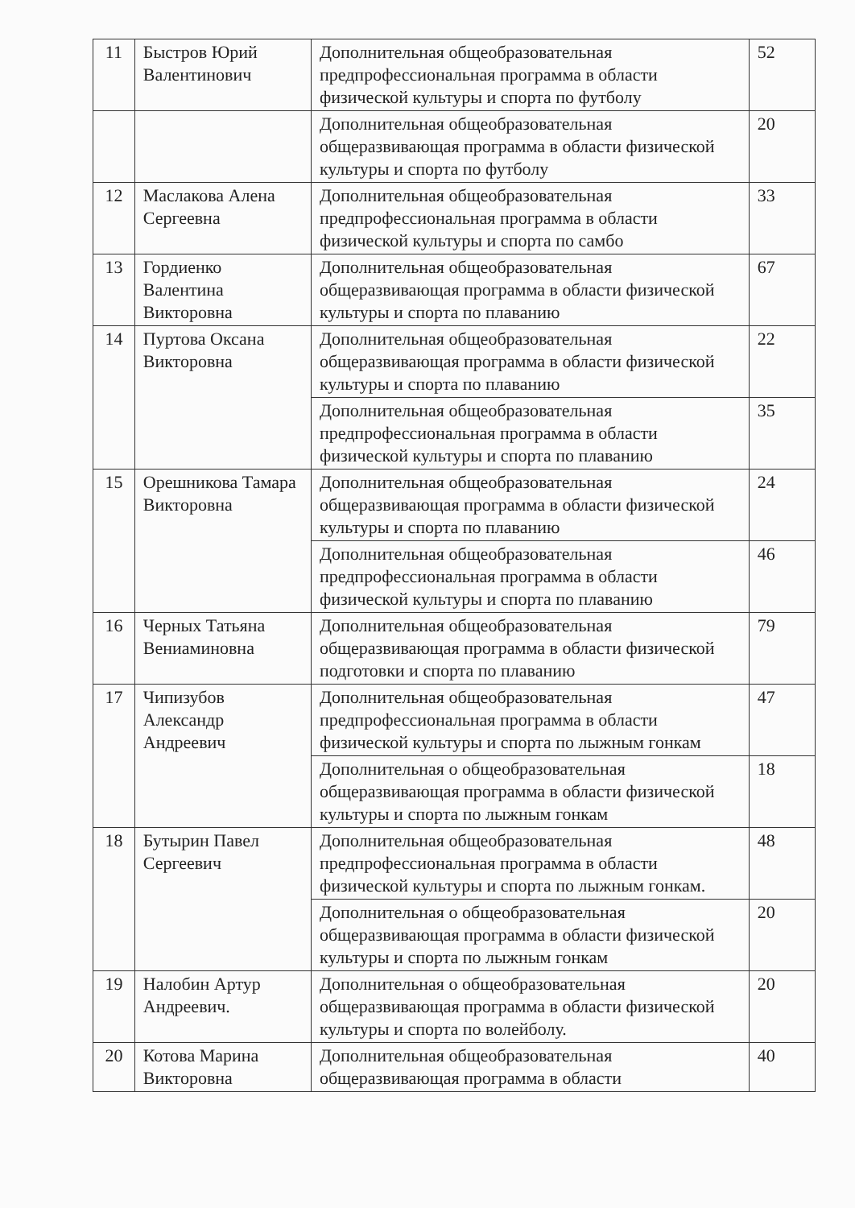| 11 | Быстров Юрий Валентинович | Дополнительная общеобразовательная предпрофессиональная программа в области физической культуры и спорта по футболу | 52 |
| | | Дополнительная общеобразовательная общеразвивающая программа в области физической культуры и спорта по футболу | 20 |
| 12 | Маслакова Алена Сергеевна | Дополнительная общеобразовательная предпрофессиональная программа в области физической культуры и спорта по самбо | 33 |
| 13 | Гордиенко Валентина Викторовна | Дополнительная общеобразовательная общеразвивающая программа в области физической культуры и спорта по плаванию | 67 |
| 14 | Пуртова Оксана Викторовна | Дополнительная общеобразовательная общеразвивающая программа в области физической культуры и спорта по плаванию | 22 |
| | | Дополнительная общеобразовательная предпрофессиональная программа в области физической культуры и спорта по плаванию | 35 |
| 15 | Орешникова Тамара Викторовна | Дополнительная общеобразовательная общеразвивающая программа в области физической культуры и спорта по плаванию | 24 |
| | | Дополнительная общеобразовательная предпрофессиональная программа в области физической культуры и спорта по плаванию | 46 |
| 16 | Черных Татьяна Вениаминовна | Дополнительная общеобразовательная общеразвивающая программа в области физической подготовки и спорта по плаванию | 79 |
| 17 | Чипизубов Александр Андреевич | Дополнительная общеобразовательная предпрофессиональная программа в области физической культуры и спорта по лыжным гонкам | 47 |
| | | Дополнительная о общеобразовательная общеразвивающая программа в области физической культуры и спорта по лыжным гонкам | 18 |
| 18 | Бутырин Павел Сергеевич | Дополнительная общеобразовательная предпрофессиональная программа в области физической культуры и спорта по лыжным гонкам. | 48 |
| | | Дополнительная о общеобразовательная общеразвивающая программа в области физической культуры и спорта по лыжным гонкам | 20 |
| 19 | Налобин Артур Андреевич. | Дополнительная о общеобразовательная общеразвивающая программа в области физической культуры и спорта по волейболу. | 20 |
| 20 | Котова Марина Викторовна | Дополнительная общеобразовательная общеразвивающая программа в области | 40 |